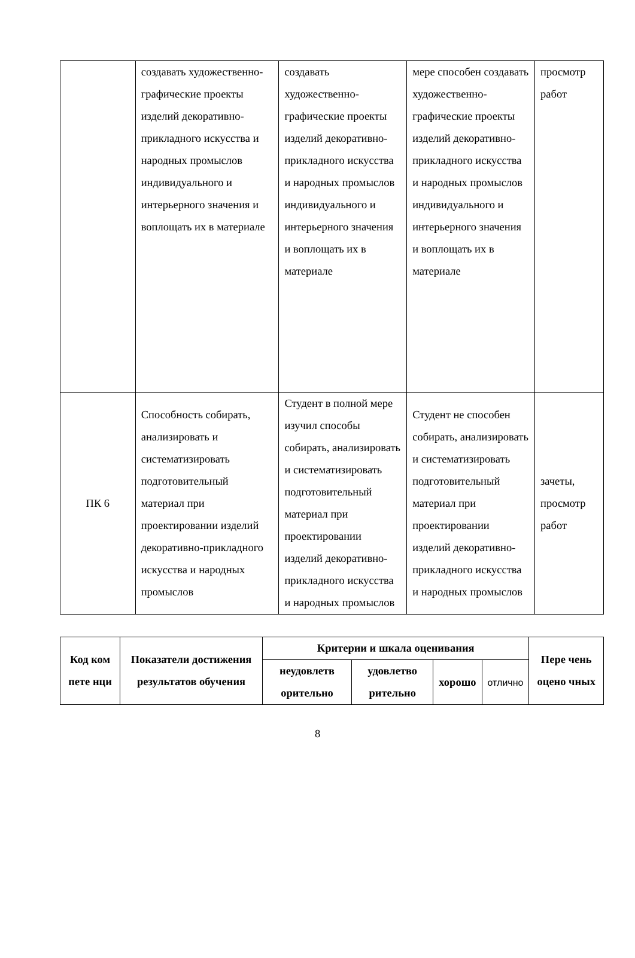| | создавать художественно-графические проекты изделий декоративно-прикладного искусства и народных промыслов индивидуального и интерьерного значения и воплощать их в материале | создавать художественно-графические проекты изделий декоративно-прикладного искусства и народных промыслов индивидуального и интерьерного значения и воплощать их в материале | мере способен создавать художественно-графические проекты изделий декоративно-прикладного искусства и народных промыслов индивидуального и интерьерного значения и воплощать их в материале | просмотр работ |
| ПК 6 | Способность собирать, анализировать и систематизировать подготовительный материал при проектировании изделий декоративно-прикладного искусства и народных промыслов | Студент в полной мере изучил способы собирать, анализировать и систематизировать подготовительный материал при проектировании изделий декоративно-прикладного искусства и народных промыслов | Студент не способен собирать, анализировать и систематизировать подготовительный материал при проектировании изделий декоративно-прикладного искусства и народных промыслов | зачеты, просмотр работ |
| Код ком пете нци | Показатели достижения результатов обучения | Критерии и шкала оценивания | | | | Пере чень оцено чных |
| --- | --- | --- | --- | --- | --- | --- |
| | | неудовлетв орительно | удовлетво рительно | хорошо | отлично | |
8